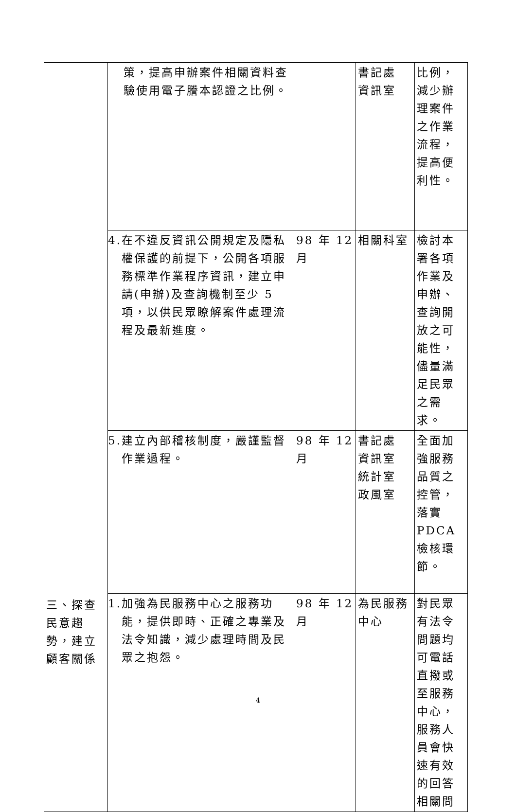| 三、探查民意趨勢，建立顧客關係 | 策，提高申辦案件相關資料查驗使用電子謄本認證之比例。 | | 書記處 資訊室 | 比例，減少辦理案件之作業流程，提高便利性。 |
| | 4.在不違反資訊公開規定及隱私權保護的前提下，公開各項服務標準作業程序資訊，建立申請(申辦)及查詢機制至少 5 項，以供民眾瞭解案件處理流程及最新進度。 | 98 年 12 月 | 相關科室 | 檢討本署各項作業及申辦、查詢開放之可能性，儘量滿足民眾之需求。 |
| | 5.建立內部稽核制度，嚴謹監督作業過程。 | 98 年 12 月 | 書記處 資訊室 統計室 政風室 | 全面加強服務品質之控管，落實 PDCA 檢核環節。 |
| | 1.加強為民服務中心之服務功能，提供即時、正確之專業及法令知識，減少處理時間及民眾之抱怨。 | 98 年 12 月 | 為民服務中心 | 對民眾有法令問題均可電話直撥或至服務中心，服務人員會快速有效的回答相關問 |
4